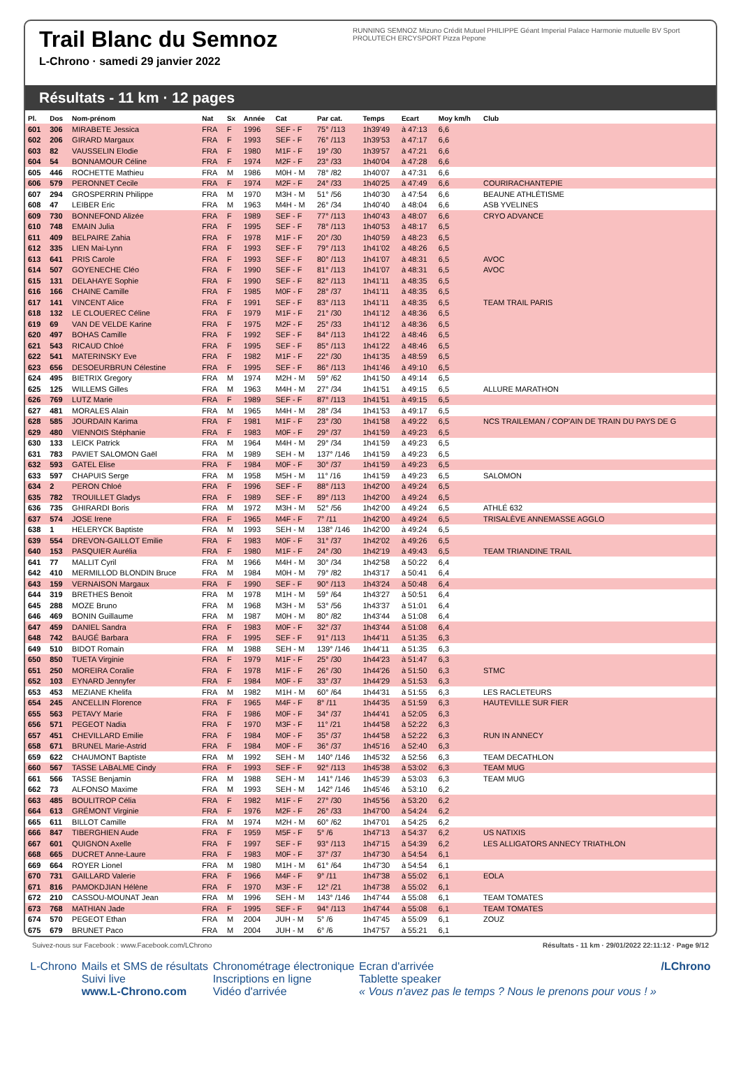Trail Blanc du Semnoz
L-Chrono · samedi 29 janvier 2022
RUNNING SEMNOZ Mizuno Crédit Mutuel PHILIPPE Géant Imperial Palace Harmonie mutuelle BV Sport PROLUTECH ERCYSPORT Pizza Pepone
Résultats - 11 km · 12 pages
| Pl. | Dos | Nom-prénom | Nat | Sx | Année | Cat | Par cat. | Temps | Ecart | Moy km/h | Club |
| --- | --- | --- | --- | --- | --- | --- | --- | --- | --- | --- | --- |
| 601 | 306 | MIRABETE Jessica | FRA | F | 1996 | SEF - F | 75° /113 | 1h39'49 | à 47:13 | 6,6 | |
| 602 | 206 | GIRARD Margaux | FRA | F | 1993 | SEF - F | 76° /113 | 1h39'53 | à 47:17 | 6,6 | |
| 603 | 82 | VAUSSELIN Elodie | FRA | F | 1980 | M1F - F | 19° /30 | 1h39'57 | à 47:21 | 6,6 | |
| 604 | 54 | BONNAMOUR Céline | FRA | F | 1974 | M2F - F | 23° /33 | 1h40'04 | à 47:28 | 6,6 | |
| 605 | 446 | ROCHETTE Mathieu | FRA | M | 1986 | M0H - M | 78° /82 | 1h40'07 | à 47:31 | 6,6 | |
| 606 | 579 | PERONNET Cecile | FRA | F | 1974 | M2F - F | 24° /33 | 1h40'25 | à 47:49 | 6,6 | COURIRACHANTEPIE |
| 607 | 294 | GROSPERRIN Philippe | FRA | M | 1970 | M3H - M | 51° /56 | 1h40'30 | à 47:54 | 6,6 | BEAUNE ATHLÉTISME |
| 608 | 47 | LEIBER Eric | FRA | M | 1963 | M4H - M | 26° /34 | 1h40'40 | à 48:04 | 6,6 | ASB YVELINES |
| 609 | 730 | BONNEFOND Alizée | FRA | F | 1989 | SEF - F | 77° /113 | 1h40'43 | à 48:07 | 6,6 | CRYO ADVANCE |
| 610 | 748 | EMAIN Julia | FRA | F | 1995 | SEF - F | 78° /113 | 1h40'53 | à 48:17 | 6,5 | |
| 611 | 409 | BELPAIRE Zahia | FRA | F | 1978 | M1F - F | 20° /30 | 1h40'59 | à 48:23 | 6,5 | |
| 612 | 335 | LIEN Mai-Lynn | FRA | F | 1993 | SEF - F | 79° /113 | 1h41'02 | à 48:26 | 6,5 | |
| 613 | 641 | PRIS Carole | FRA | F | 1993 | SEF - F | 80° /113 | 1h41'07 | à 48:31 | 6,5 | AVOC |
| 614 | 507 | GOYENECHE Cléo | FRA | F | 1990 | SEF - F | 81° /113 | 1h41'07 | à 48:31 | 6,5 | AVOC |
| 615 | 131 | DELAHAYE Sophie | FRA | F | 1990 | SEF - F | 82° /113 | 1h41'11 | à 48:35 | 6,5 | |
| 616 | 166 | CHAINE Camille | FRA | F | 1985 | M0F - F | 28° /37 | 1h41'11 | à 48:35 | 6,5 | |
| 617 | 141 | VINCENT Alice | FRA | F | 1991 | SEF - F | 83° /113 | 1h41'11 | à 48:35 | 6,5 | TEAM TRAIL PARIS |
| 618 | 132 | LE CLOUEREC Céline | FRA | F | 1979 | M1F - F | 21° /30 | 1h41'12 | à 48:36 | 6,5 | |
| 619 | 69 | VAN DE VELDE Karine | FRA | F | 1975 | M2F - F | 25° /33 | 1h41'12 | à 48:36 | 6,5 | |
| 620 | 497 | BOHAS Camille | FRA | F | 1992 | SEF - F | 84° /113 | 1h41'22 | à 48:46 | 6,5 | |
| 621 | 543 | RICAUD Chloé | FRA | F | 1995 | SEF - F | 85° /113 | 1h41'22 | à 48:46 | 6,5 | |
| 622 | 541 | MATERINSKY Eve | FRA | F | 1982 | M1F - F | 22° /30 | 1h41'35 | à 48:59 | 6,5 | |
| 623 | 656 | DESOEURBRUN Célestine | FRA | F | 1995 | SEF - F | 86° /113 | 1h41'46 | à 49:10 | 6,5 | |
| 624 | 495 | BIETRIX Gregory | FRA | M | 1974 | M2H - M | 59° /62 | 1h41'50 | à 49:14 | 6,5 | |
| 625 | 125 | WILLEMS Gilles | FRA | M | 1963 | M4H - M | 27° /34 | 1h41'51 | à 49:15 | 6,5 | ALLURE MARATHON |
| 626 | 769 | LUTZ Marie | FRA | F | 1989 | SEF - F | 87° /113 | 1h41'51 | à 49:15 | 6,5 | |
| 627 | 481 | MORALES Alain | FRA | M | 1965 | M4H - M | 28° /34 | 1h41'53 | à 49:17 | 6,5 | |
| 628 | 585 | JOURDAIN Karima | FRA | F | 1981 | M1F - F | 23° /30 | 1h41'58 | à 49:22 | 6,5 | NCS TRAILEMAN / COP'AIN DE TRAIN DU PAYS DE G |
| 629 | 480 | VIENNOIS Stéphanie | FRA | F | 1983 | M0F - F | 29° /37 | 1h41'59 | à 49:23 | 6,5 | |
| 630 | 133 | LEICK Patrick | FRA | M | 1964 | M4H - M | 29° /34 | 1h41'59 | à 49:23 | 6,5 | |
| 631 | 783 | PAVIET SALOMON Gaël | FRA | M | 1989 | SEH - M | 137° /146 | 1h41'59 | à 49:23 | 6,5 | |
| 632 | 593 | GATEL Elise | FRA | F | 1984 | M0F - F | 30° /37 | 1h41'59 | à 49:23 | 6,5 | |
| 633 | 597 | CHAPUIS Serge | FRA | M | 1958 | M5H - M | 11° /16 | 1h41'59 | à 49:23 | 6,5 | SALOMON |
| 634 | 2 | PERON Chloé | FRA | F | 1996 | SEF - F | 88° /113 | 1h42'00 | à 49:24 | 6,5 | |
| 635 | 782 | TROUILLET Gladys | FRA | F | 1989 | SEF - F | 89° /113 | 1h42'00 | à 49:24 | 6,5 | |
| 636 | 735 | GHIRARDI Boris | FRA | M | 1972 | M3H - M | 52° /56 | 1h42'00 | à 49:24 | 6,5 | ATHLÉ 632 |
| 637 | 574 | JOSE Irene | FRA | F | 1965 | M4F - F | 7° /11 | 1h42'00 | à 49:24 | 6,5 | TRISALÈVE ANNEMASSE AGGLO |
| 638 | 1 | HELERYCK Baptiste | FRA | M | 1993 | SEH - M | 138° /146 | 1h42'00 | à 49:24 | 6,5 | |
| 639 | 554 | DREVON-GAILLOT Emilie | FRA | F | 1983 | M0F - F | 31° /37 | 1h42'02 | à 49:26 | 6,5 | |
| 640 | 153 | PASQUIER Aurélia | FRA | F | 1980 | M1F - F | 24° /30 | 1h42'19 | à 49:43 | 6,5 | TEAM TRIANDINE TRAIL |
| 641 | 77 | MALLIT Cyril | FRA | M | 1966 | M4H - M | 30° /34 | 1h42'58 | à 50:22 | 6,4 | |
| 642 | 410 | MERMILLOD BLONDIN Bruce | FRA | M | 1984 | M0H - M | 79° /82 | 1h43'17 | à 50:41 | 6,4 | |
| 643 | 159 | VERNAISON Margaux | FRA | F | 1990 | SEF - F | 90° /113 | 1h43'24 | à 50:48 | 6,4 | |
| 644 | 319 | BRETHES Benoit | FRA | M | 1978 | M1H - M | 59° /64 | 1h43'27 | à 50:51 | 6,4 | |
| 645 | 288 | MOZE Bruno | FRA | M | 1968 | M3H - M | 53° /56 | 1h43'37 | à 51:01 | 6,4 | |
| 646 | 469 | BONIN Guillaume | FRA | M | 1987 | M0H - M | 80° /82 | 1h43'44 | à 51:08 | 6,4 | |
| 647 | 459 | DANIEL Sandra | FRA | F | 1983 | M0F - F | 32° /37 | 1h43'44 | à 51:08 | 6,4 | |
| 648 | 742 | BAUGÉ Barbara | FRA | F | 1995 | SEF - F | 91° /113 | 1h44'11 | à 51:35 | 6,3 | |
| 649 | 510 | BIDOT Romain | FRA | M | 1988 | SEH - M | 139° /146 | 1h44'11 | à 51:35 | 6,3 | |
| 650 | 850 | TUETA Virginie | FRA | F | 1979 | M1F - F | 25° /30 | 1h44'23 | à 51:47 | 6,3 | |
| 651 | 250 | MOREIRA Coralie | FRA | F | 1978 | M1F - F | 26° /30 | 1h44'26 | à 51:50 | 6,3 | STMC |
| 652 | 103 | EYNARD Jennyfer | FRA | F | 1984 | M0F - F | 33° /37 | 1h44'29 | à 51:53 | 6,3 | |
| 653 | 453 | MEZIANE Khelifa | FRA | M | 1982 | M1H - M | 60° /64 | 1h44'31 | à 51:55 | 6,3 | LES RACLETEURS |
| 654 | 245 | ANCELLIN Florence | FRA | F | 1965 | M4F - F | 8° /11 | 1h44'35 | à 51:59 | 6,3 | HAUTEVILLE SUR FIER |
| 655 | 563 | PETAVY Marie | FRA | F | 1986 | M0F - F | 34° /37 | 1h44'41 | à 52:05 | 6,3 | |
| 656 | 571 | PEGEOT Nadia | FRA | F | 1970 | M3F - F | 11° /21 | 1h44'58 | à 52:22 | 6,3 | |
| 657 | 451 | CHEVILLARD Emilie | FRA | F | 1984 | M0F - F | 35° /37 | 1h44'58 | à 52:22 | 6,3 | RUN IN ANNECY |
| 658 | 671 | BRUNEL Marie-Astrid | FRA | F | 1984 | M0F - F | 36° /37 | 1h45'16 | à 52:40 | 6,3 | |
| 659 | 622 | CHAUMONT Baptiste | FRA | M | 1992 | SEH - M | 140° /146 | 1h45'32 | à 52:56 | 6,3 | TEAM DECATHLON |
| 660 | 567 | TASSE LABALME Cindy | FRA | F | 1993 | SEF - F | 92° /113 | 1h45'38 | à 53:02 | 6,3 | TEAM MUG |
| 661 | 566 | TASSE Benjamin | FRA | M | 1988 | SEH - M | 141° /146 | 1h45'39 | à 53:03 | 6,3 | TEAM MUG |
| 662 | 73 | ALFONSO Maxime | FRA | M | 1993 | SEH - M | 142° /146 | 1h45'46 | à 53:10 | 6,2 | |
| 663 | 485 | BOULITROP Célia | FRA | F | 1982 | M1F - F | 27° /30 | 1h45'56 | à 53:20 | 6,2 | |
| 664 | 613 | GRÉMONT Virginie | FRA | F | 1976 | M2F - F | 26° /33 | 1h47'00 | à 54:24 | 6,2 | |
| 665 | 611 | BILLOT Camille | FRA | M | 1974 | M2H - M | 60° /62 | 1h47'01 | à 54:25 | 6,2 | |
| 666 | 847 | TIBERGHIEN Aude | FRA | F | 1959 | M5F - F | 5° /6 | 1h47'13 | à 54:37 | 6,2 | US NATIXIS |
| 667 | 601 | QUIGNON Axelle | FRA | F | 1997 | SEF - F | 93° /113 | 1h47'15 | à 54:39 | 6,2 | LES ALLIGATORS ANNECY TRIATHLON |
| 668 | 665 | DUCRET Anne-Laure | FRA | F | 1983 | M0F - F | 37° /37 | 1h47'30 | à 54:54 | 6,1 | |
| 669 | 664 | ROYER Lionel | FRA | M | 1980 | M1H - M | 61° /64 | 1h47'30 | à 54:54 | 6,1 | |
| 670 | 731 | GAILLARD Valerie | FRA | F | 1966 | M4F - F | 9° /11 | 1h47'38 | à 55:02 | 6,1 | EOLA |
| 671 | 816 | PAMOKDJIAN Hélène | FRA | F | 1970 | M3F - F | 12° /21 | 1h47'38 | à 55:02 | 6,1 | |
| 672 | 210 | CASSOU-MOUNAT Jean | FRA | M | 1996 | SEH - M | 143° /146 | 1h47'44 | à 55:08 | 6,1 | TEAM TOMATES |
| 673 | 768 | MATHIAN Jade | FRA | F | 1995 | SEF - F | 94° /113 | 1h47'44 | à 55:08 | 6,1 | TEAM TOMATES |
| 674 | 570 | PEGEOT Ethan | FRA | M | 2004 | JUH - M | 5° /6 | 1h47'45 | à 55:09 | 6,1 | ZOUZ |
| 675 | 679 | BRUNET Paco | FRA | M | 2004 | JUH - M | 6° /6 | 1h47'57 | à 55:21 | 6,1 | |
Suivez-nous sur Facebook : www.Facebook.com/LChrono Résultats - 11 km · 29/01/2022 22:11:12 · Page 9/12
L-Chrono Mails et SMS de résultats
Suivi live
www.L-Chrono.com
Chronométrage électronique
Inscriptions en ligne
Vidéo d'arrivée
Ecran d'arrivée
Tablette speaker
« Vous n'avez pas le temps ? Nous le prenons pour vous ! »
/LChrono